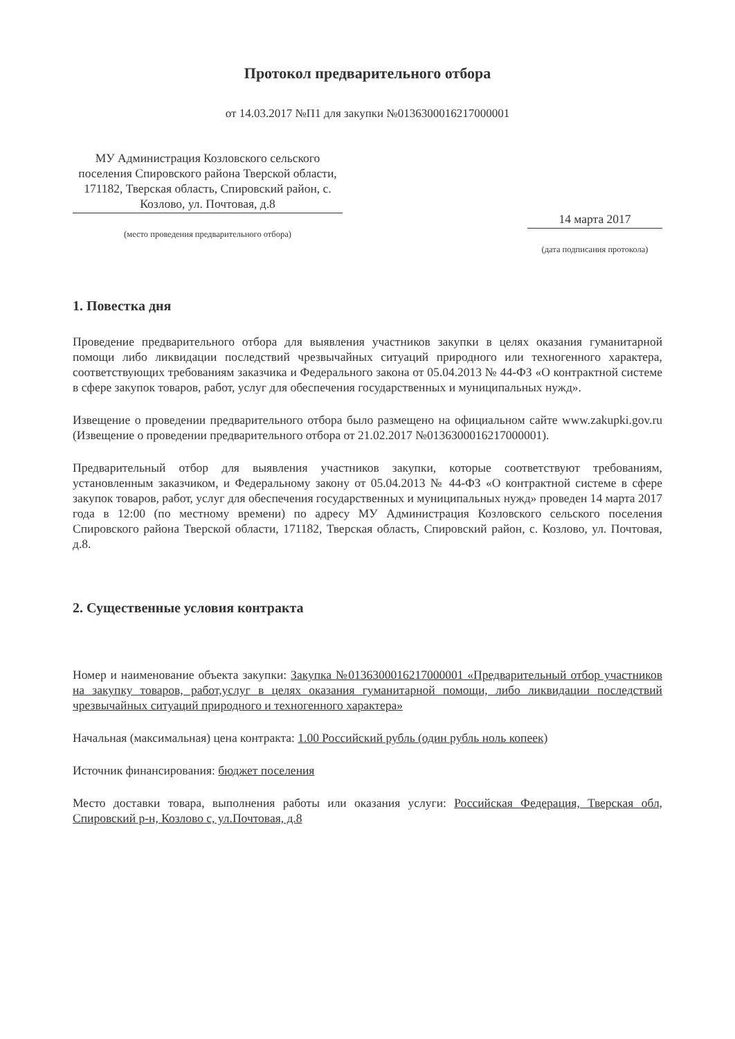Протокол предварительного отбора
от 14.03.2017 №П1 для закупки №0136300016217000001
МУ Администрация Козловского сельского поселения Спировского района Тверской области, 171182, Тверская область, Спировский район, с. Козлово, ул. Почтовая, д.8
(место проведения предварительного отбора)
14 марта 2017
(дата подписания протокола)
1. Повестка дня
Проведение предварительного отбора для выявления участников закупки в целях оказания гуманитарной помощи либо ликвидации последствий чрезвычайных ситуаций природного или техногенного характера, соответствующих требованиям заказчика и Федерального закона от 05.04.2013 № 44-ФЗ «О контрактной системе в сфере закупок товаров, работ, услуг для обеспечения государственных и муниципальных нужд».
Извещение о проведении предварительного отбора было размещено на официальном сайте www.zakupki.gov.ru (Извещение о проведении предварительного отбора от 21.02.2017 №0136300016217000001).
Предварительный отбор для выявления участников закупки, которые соответствуют требованиям, установленным заказчиком, и Федеральному закону от 05.04.2013 № 44-ФЗ «О контрактной системе в сфере закупок товаров, работ, услуг для обеспечения государственных и муниципальных нужд» проведен 14 марта 2017 года в 12:00 (по местному времени) по адресу МУ Администрация Козловского сельского поселения Спировского района Тверской области, 171182, Тверская область, Спировский район, с. Козлово, ул. Почтовая, д.8.
2. Существенные условия контракта
Номер и наименование объекта закупки: Закупка №0136300016217000001 «Предварительный отбор участников на закупку товаров, работ,услуг в целях оказания гуманитарной помощи, либо ликвидации последствий чрезвычайных ситуаций природного и техногенного характера»
Начальная (максимальная) цена контракта: 1.00 Российский рубль (один рубль ноль копеек)
Источник финансирования: бюджет поселения
Место доставки товара, выполнения работы или оказания услуги: Российская Федерация, Тверская обл, Спировский р-н, Козлово с, ул.Почтовая, д.8